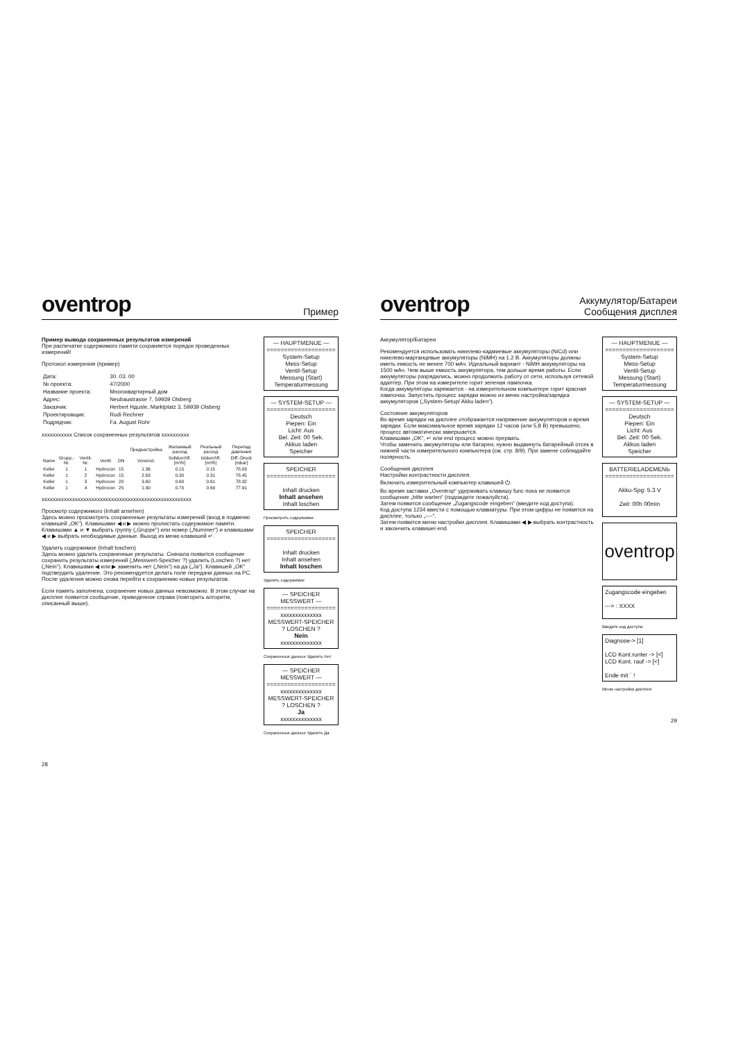oventrop
Пример
Пример вывода сохраненных результатов измерений
При распечатке содержимого памяти сохраняется порядок проведенных измерений!
Протокол измерения (пример)
| Дата: | 30. 03. 00 |
| № проекта: | 47/2000 |
| Название проекта: | Многоквартирный дом |
| Адрес: | Neubaustrasse 7, 59939 Olsberg |
| Заказчик: | Herbert Hдusle, Marktplatz 3, 59939 Olsberg |
| Проектировщик: | Rudi Rechner |
| Подрядчик: | Fa. August Rohr |
xxxxxxxxxxx Список сохраненных результатов xxxxxxxxxx
| | | | | | | Преднастройка | Желаемый расход | Реальный расход | Перепад давления |
| --- | --- | --- | --- | --- | --- | --- | --- | --- | --- |
| Name | Grupp.-Nr. | Ventil-Nr. | Ventil | DN | | Voreinst. | Solldurchfl. [m³/h] | Istdurchfl. [m³/h] | Diff.-Druck [mbar] |
| Keller | 1 | 1 | Hydrocon | 15 | | 1.36 | 0.15 | 0.15 | 78.03 |
| Keller | 1 | 2 | Hydrocon | 15 | | 2.63 | 0.30 | 0.31 | 78.45 |
| Keller | 1 | 3 | Hydrocon | 20 | | 3.60 | 0.60 | 0.61 | 78.32 |
| Keller | 1 | 4 | Hydrocon | 25 | | 1.90 | 0.70 | 0.69 | 77.91 |
xxxxxxxxxxxxxxxxxxxxxxxxxxxxxxxxxxxxxxxxxxxxxxxxxxxxxx
Просмотр содержимого (Inhalt ansehen)
Здесь можно просмотреть сохраненные результаты измерений (вход в подменю клавишей „OK“). Клавишами ◀ и ▶ можно пролистать содержимое памяти.
Клавишами ▲ и ▼ выбрать группу („Gruppe“) или номер („Nummer“) и клавишами ◀ и ▶ выбрать необходимые данные. Выход из меню клавишей ↵.
Удалить содержимое (Inhalt loschen)
Здесь можно удалить сохраненные результаты. Сначала появится сообщение сохранить результаты измерений („Messwert-Speicher ?) удалить (Loschen ?) нет („Nein“). Клавишами ◀ или ▶ заменить нет („Nein“) на да („Ja“). Клавишей „OK“ подтвердить удаление. Это рекомендуется делать поле передачи данных на PC.
После удаления можно снова перейти к сохранению новых результатов.
Если память заполнена, сохранение новых данных невозможно. В этом случае на дисплее появится сообщение, приведенное справа (повторить алгоритм, описанный выше).
— HAUPTMENUE —
====================
System-Setup
Mess-Setup
Ventil-Setup
Messung (Start)
Temperaturmessung
— SYSTEM-SETUP —
====================
Deutsch
Piepen: Ein
Licht: Aus
Bel. Zeit: 00 Sek.
Akkus laden
Speicher
SPEICHER
====================
Inhalt drucken
Inhalt ansehen
Inhalt loschen
Просмотреть содержимое
SPEICHER
====================
Inhalt drucken
Inhalt ansehen
Inhalt loschen
Удалить содержимое
— SPEICHER MESSWERT —
====================
xxxxxxxxxxxxxx
MESSWERT-SPEICHER
? LOSCHEN ?
Nein
xxxxxxxxxxxxxx
Сохраненные данные Удалить Нет
— SPEICHER MESSWERT —
====================
xxxxxxxxxxxxxx
MESSWERT-SPEICHER
? LOSCHEN ?
Ja
xxxxxxxxxxxxxx
Сохраненные данные Удалить Да
28
oventrop
Аккумулятор/Батареи
Сообщения дисплея
Аккумулятор/Батареи
Рекомендуется использовать никелево-кадмиевые аккумуляторы (NiCd) или никелево-марганцевые аккумуляторы (NiMH) на 1.2 В. Аккумуляторы должны иметь емкость не менее 700 мАч. Идеальный вариант - NiMH аккумуляторы на 1500 мАч. Чем выше емкость аккумулятора, тем дольше время работы. Если аккумуляторы разрядились, можно продолжить работу от сети, используя сетевой адаптер. При этом на измерителе горит зеленая лампочка.
Когда аккумуляторы заряжается - на измерительном компьютере горит красная лампочка. Запустить процесс зарядки можно из меню настройка/зарядка аккумуляторов („System-Setup/ Akku laden“).
Состояние аккумуляторов
Во время зарядки на дисплее отображается напряжение аккумуляторов и время зарядки. Если максимальное время зарядки 12 часов (или 5,8 В) превышено, процесс автоматически завершается.
Клавишами „OK“, ↵ или end процесс можно прервать.
Чтобы заменить аккумуляторы или батареи, нужно выдвинуть батарейный отсек в нижней части измерительного компьютера (см. стр. 8/9). При замене соблюдайте полярность.
Сообщения дисплея
Настройки контрастности дисплея.
Включить измерительный компьютер клавишей ⏻.
Во время заставки „Oventrop“ удерживать клавишу func пока не появится сообщение „bitte warten“ (подождите пожалуйста).
Затем появится сообщение „Zugangscode eingeben“ (введите код доступа).
Код доступа 1234 ввести с помощью клавиатуры. При этом цифры не появятся на дисплее, только „----“.
Затем появится меню настройки дисплея. Клавишами ◀ ▶ выбрать контрастность и закончить клавишеі end.
— HAUPTMENUE —
====================
System-Setup
Mess-Setup
Ventil-Setup
Messung (Start)
Temperaturmessung
— SYSTEM-SETUP —
====================
Deutsch
Piepen: Ein
Licht: Aus
Bel. Zeit: 00 Sek.
Akkus laden
Speicher
BATTERIELADEMENЬ
====================
Akku-Spg: 5.3 V
Zeit: 00h 00min
oventrop
Zugangscode eingeben
---> : XXXX
Введите код доступа
Diagnose-> [1]
LCD Kont.runter -> [<]
LCD Kont. rauf -> [<]
Ende mit ´ !
Меню настройки дисплея
29